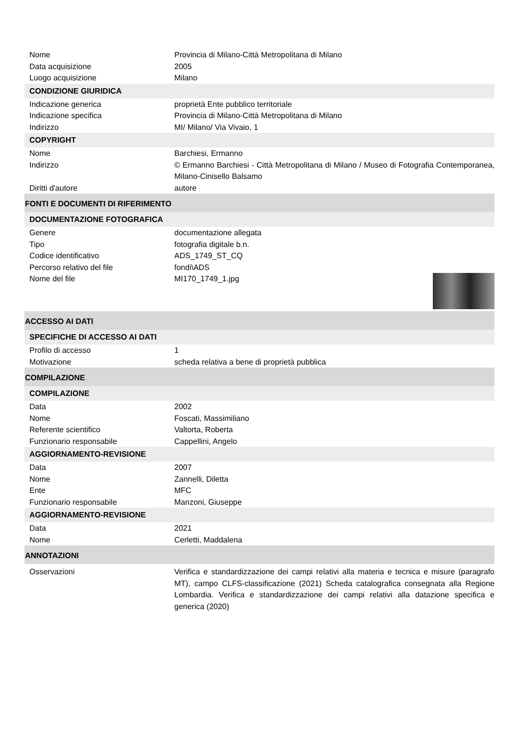Nome Provincia di Milano-Città Metropolitana di Milano
Data acquisizione 2005
Luogo acquisizione Milano
CONDIZIONE GIURIDICA
Indicazione generica proprietà Ente pubblico territoriale
Indicazione specifica Provincia di Milano-Città Metropolitana di Milano
Indirizzo MI/ Milano/ Via Vivaio, 1
COPYRIGHT
Nome Barchiesi, Ermanno
Indirizzo © Ermanno Barchiesi - Città Metropolitana di Milano / Museo di Fotografia Contemporanea, Milano-Cinisello Balsamo
Diritti d'autore autore
FONTI E DOCUMENTI DI RIFERIMENTO
DOCUMENTAZIONE FOTOGRAFICA
Genere documentazione allegata
Tipo fotografia digitale b.n.
Codice identificativo ADS_1749_ST_CQ
Percorso relativo del file fondi\ADS
Nome del file MI170_1749_1.jpg
ACCESSO AI DATI
SPECIFICHE DI ACCESSO AI DATI
Profilo di accesso 1
Motivazione scheda relativa a bene di proprietà pubblica
COMPILAZIONE
COMPILAZIONE
Data 2002
Nome Foscati, Massimiliano
Referente scientifico Valtorta, Roberta
Funzionario responsabile Cappellini, Angelo
AGGIORNAMENTO-REVISIONE
Data 2007
Nome Zannelli, Diletta
Ente MFC
Funzionario responsabile Manzoni, Giuseppe
AGGIORNAMENTO-REVISIONE
Data 2021
Nome Cerletti, Maddalena
ANNOTAZIONI
Osservazioni Verifica e standardizzazione dei campi relativi alla materia e tecnica e misure (paragrafo MT), campo CLFS-classificazione (2021) Scheda catalografica consegnata alla Regione Lombardia. Verifica e standardizzazione dei campi relativi alla datazione specifica e generica (2020)